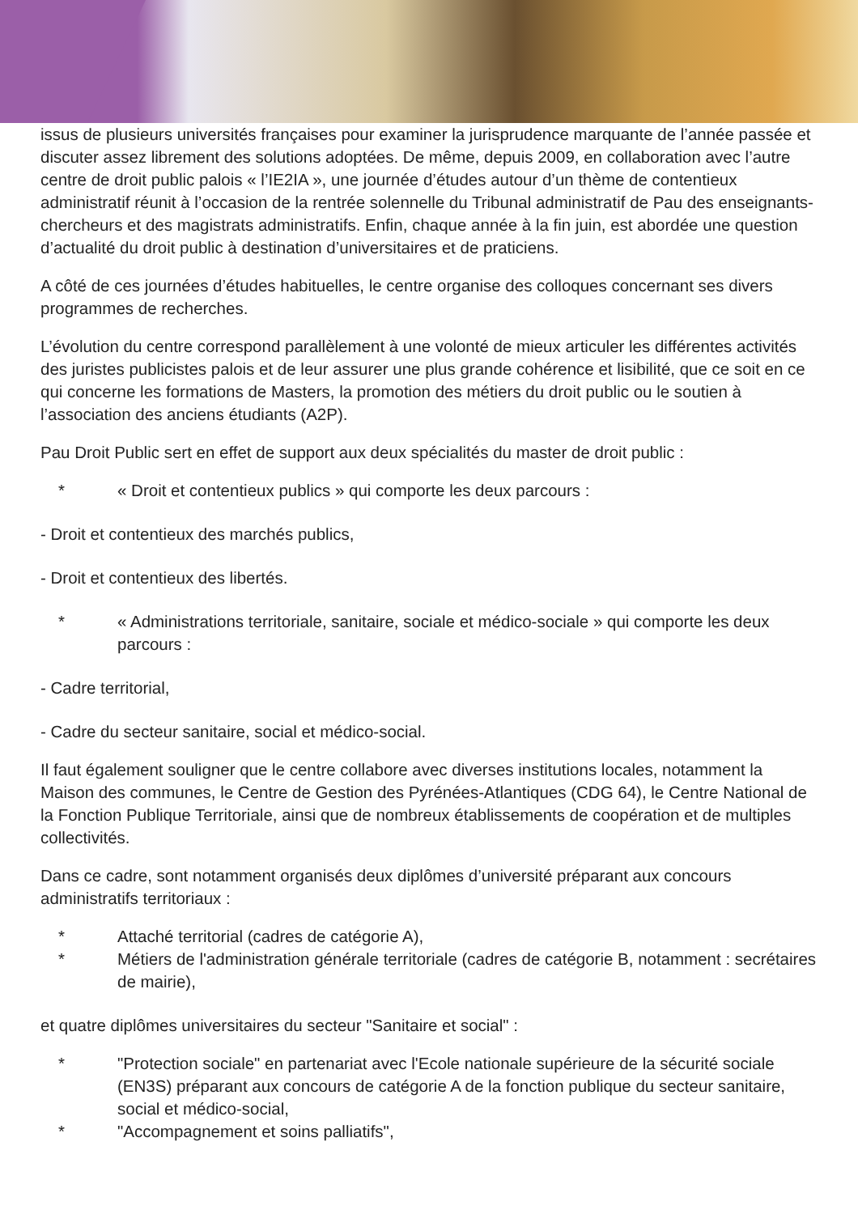issus de plusieurs universités françaises pour examiner la jurisprudence marquante de l’année passée et discuter assez librement des solutions adoptées. De même, depuis 2009, en collaboration avec l’autre centre de droit public palois « l’IE2IA », une journée d’études autour d’un thème de contentieux administratif réunit à l’occasion de la rentrée solennelle du Tribunal administratif de Pau des enseignants-chercheurs et des magistrats administratifs. Enfin, chaque année à la fin juin, est abordée une question d’actualité du droit public à destination d’universitaires et de praticiens.
A côté de ces journées d’études habituelles, le centre organise des colloques concernant ses divers programmes de recherches.
L’évolution du centre correspond parallèlement à une volonté de mieux articuler les différentes activités des juristes publicistes palois et de leur assurer une plus grande cohérence et lisibilité, que ce soit en ce qui concerne les formations de Masters, la promotion des métiers du droit public ou le soutien à l’association des anciens étudiants (A2P).
Pau Droit Public sert en effet de support aux deux spécialités du master de droit public :
* « Droit et contentieux publics » qui comporte les deux parcours :
- Droit et contentieux des marchés publics,
- Droit et contentieux des libertés.
* « Administrations territoriale, sanitaire, sociale et médico-sociale » qui comporte les deux parcours :
- Cadre territorial,
- Cadre du secteur sanitaire, social et médico-social.
Il faut également souligner que le centre collabore avec diverses institutions locales, notamment la Maison des communes, le Centre de Gestion des Pyrénées-Atlantiques (CDG 64), le Centre National de la Fonction Publique Territoriale, ainsi que de nombreux établissements de coopération et de multiples collectivités.
Dans ce cadre, sont notamment organisés deux diplômes d’université préparant aux concours administratifs territoriaux :
* Attaché territorial (cadres de catégorie A),
* Métiers de l'administration générale territoriale (cadres de catégorie B, notamment : secrétaires de mairie),
et quatre diplômes universitaires du secteur "Sanitaire et social" :
* "Protection sociale" en partenariat avec l'Ecole nationale supérieure de la sécurité sociale (EN3S) préparant aux concours de catégorie A de la fonction publique du secteur sanitaire, social et médico-social,
* "Accompagnement et soins palliatifs",